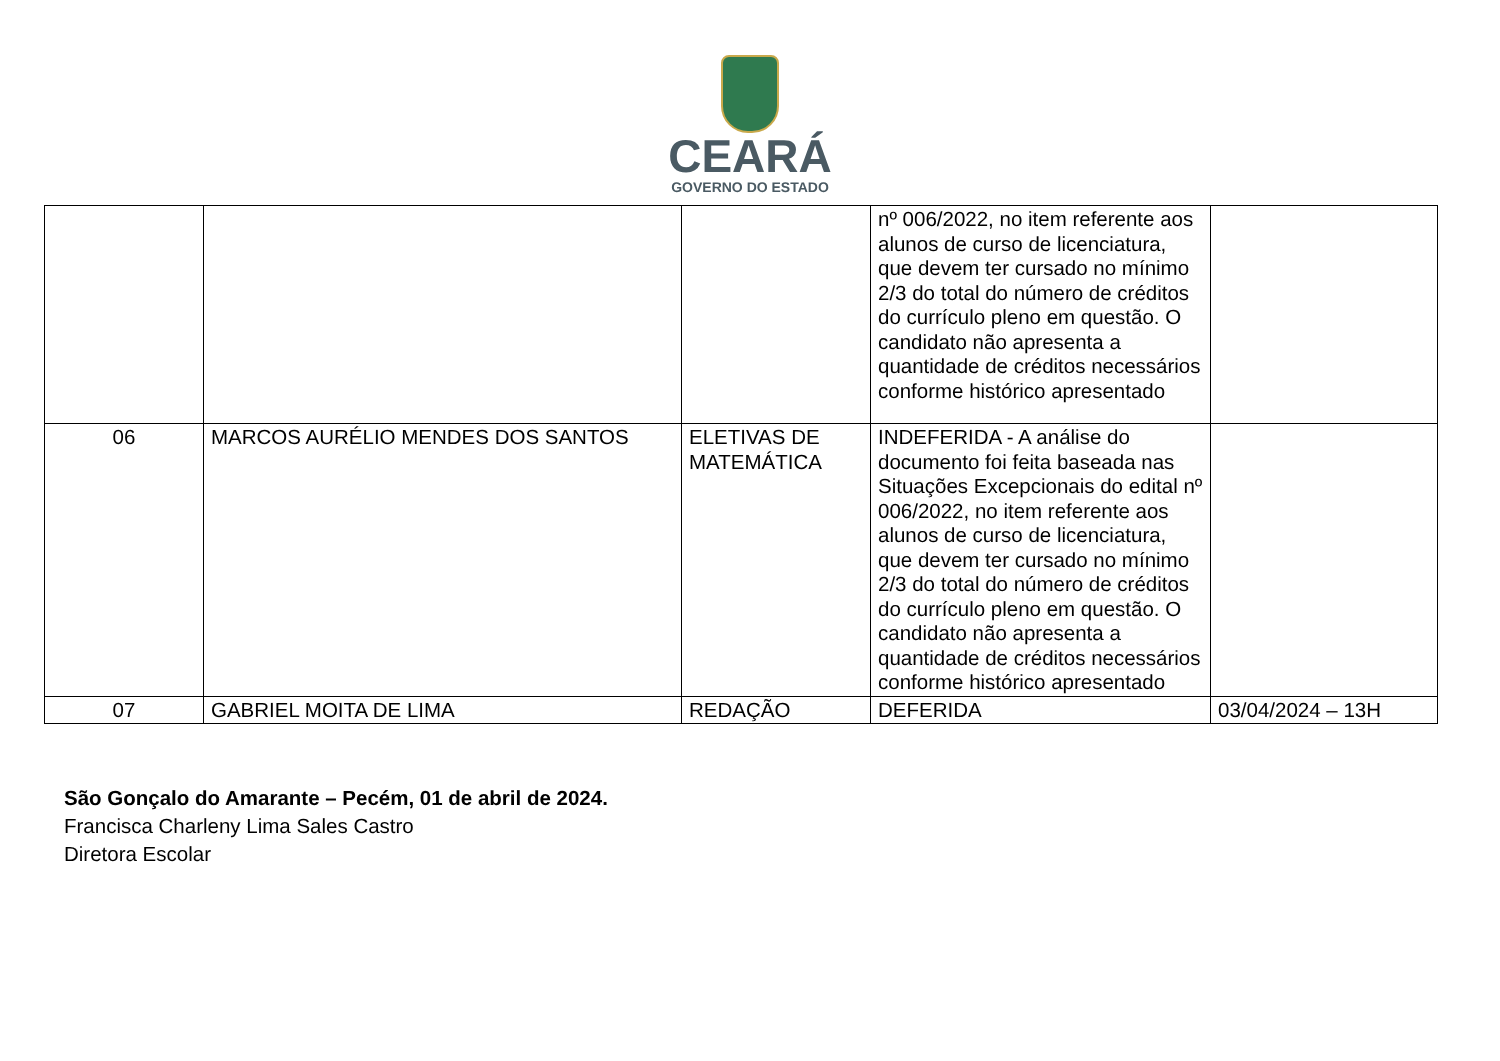CEARÁ
GOVERNO DO ESTADO
| | | | nº 006/2022, no item referente aos alunos de curso de licenciatura, que devem ter cursado no mínimo 2/3 do total do número de créditos do currículo pleno em questão. O candidato não apresenta a quantidade de créditos necessários conforme histórico apresentado | |
| 06 | MARCOS AURÉLIO MENDES DOS SANTOS | ELETIVAS DE MATEMÁTICA | INDEFERIDA - A análise do documento foi feita baseada nas Situações Excepcionais do edital nº 006/2022, no item referente aos alunos de curso de licenciatura, que devem ter cursado no mínimo 2/3 do total do número de créditos do currículo pleno em questão. O candidato não apresenta a quantidade de créditos necessários conforme histórico apresentado | |
| 07 | GABRIEL MOITA DE LIMA | REDAÇÃO | DEFERIDA | 03/04/2024 – 13H |
São Gonçalo do Amarante – Pecém, 01 de abril de 2024.
Francisca Charleny Lima Sales Castro
Diretora Escolar